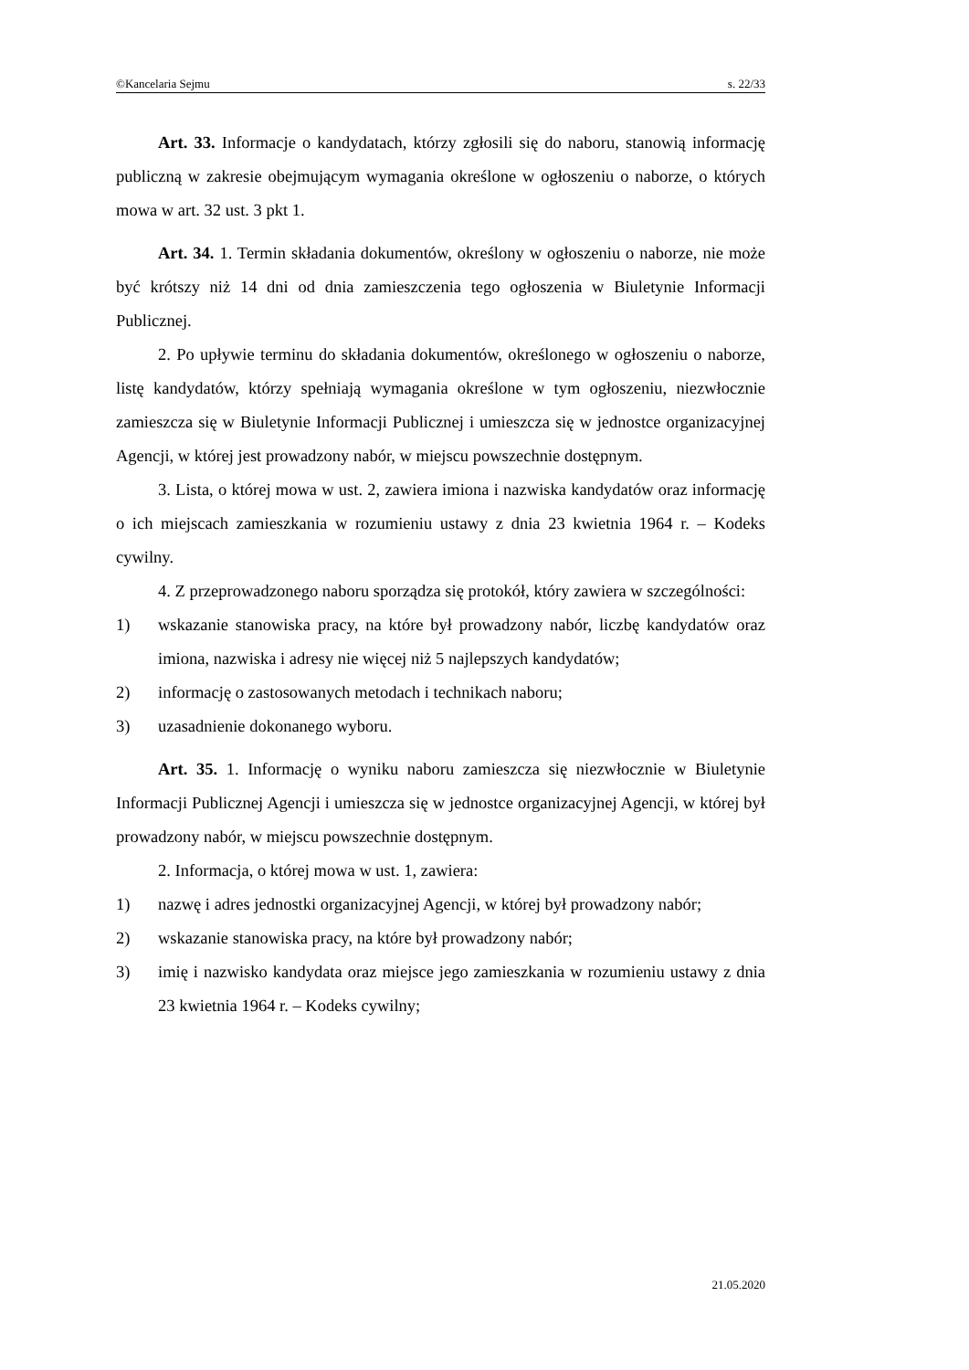©Kancelaria Sejmu s. 22/33
Art. 33. Informacje o kandydatach, którzy zgłosili się do naboru, stanowią informację publiczną w zakresie obejmującym wymagania określone w ogłoszeniu o naborze, o których mowa w art. 32 ust. 3 pkt 1.
Art. 34. 1. Termin składania dokumentów, określony w ogłoszeniu o naborze, nie może być krótszy niż 14 dni od dnia zamieszczenia tego ogłoszenia w Biuletynie Informacji Publicznej.
2. Po upływie terminu do składania dokumentów, określonego w ogłoszeniu o naborze, listę kandydatów, którzy spełniają wymagania określone w tym ogłoszeniu, niezwłocznie zamieszcza się w Biuletynie Informacji Publicznej i umieszcza się w jednostce organizacyjnej Agencji, w której jest prowadzony nabór, w miejscu powszechnie dostępnym.
3. Lista, o której mowa w ust. 2, zawiera imiona i nazwiska kandydatów oraz informację o ich miejscach zamieszkania w rozumieniu ustawy z dnia 23 kwietnia 1964 r. – Kodeks cywilny.
4. Z przeprowadzonego naboru sporządza się protokół, który zawiera w szczególności:
1) wskazanie stanowiska pracy, na które był prowadzony nabór, liczbę kandydatów oraz imiona, nazwiska i adresy nie więcej niż 5 najlepszych kandydatów;
2) informację o zastosowanych metodach i technikach naboru;
3) uzasadnienie dokonanego wyboru.
Art. 35. 1. Informację o wyniku naboru zamieszcza się niezwłocznie w Biuletynie Informacji Publicznej Agencji i umieszcza się w jednostce organizacyjnej Agencji, w której był prowadzony nabór, w miejscu powszechnie dostępnym.
2. Informacja, o której mowa w ust. 1, zawiera:
1) nazwę i adres jednostki organizacyjnej Agencji, w której był prowadzony nabór;
2) wskazanie stanowiska pracy, na które był prowadzony nabór;
3) imię i nazwisko kandydata oraz miejsce jego zamieszkania w rozumieniu ustawy z dnia 23 kwietnia 1964 r. – Kodeks cywilny;
21.05.2020